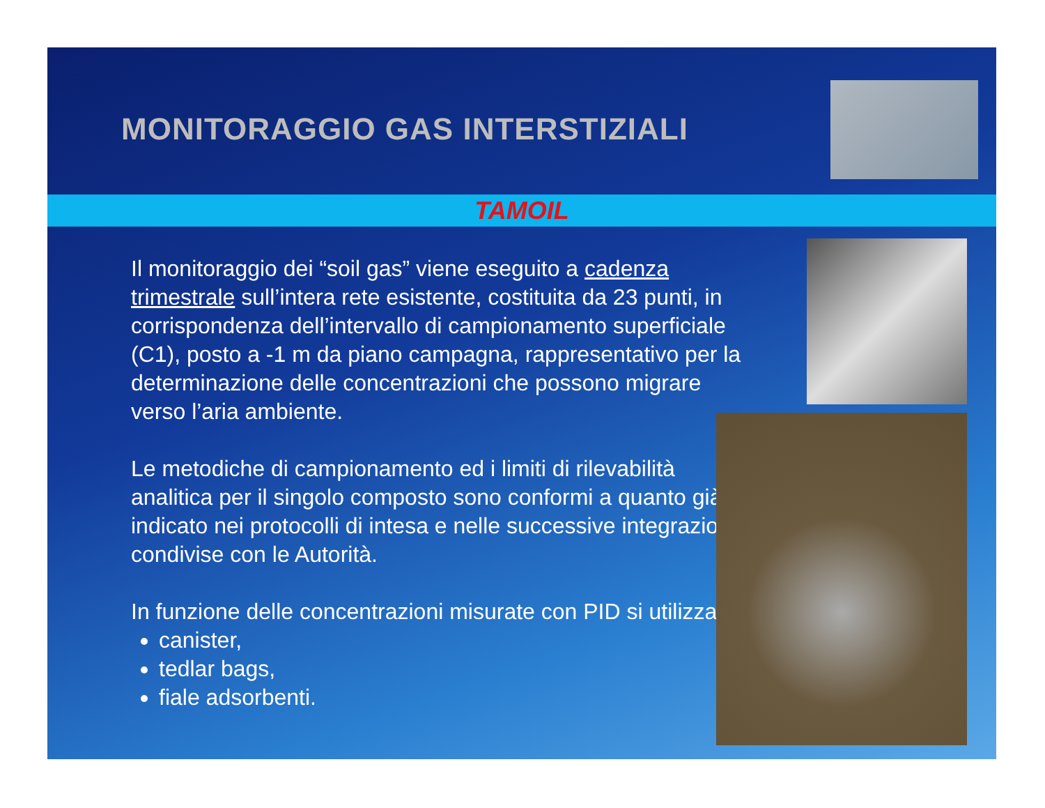MONITORAGGIO GAS INTERSTIZIALI
TAMOIL
Il monitoraggio dei “soil gas” viene eseguito a cadenza trimestrale sull’intera rete esistente, costituita da 23 punti, in corrispondenza dell’intervallo di campionamento superficiale (C1), posto a -1 m da piano campagna, rappresentativo per la determinazione delle concentrazioni che possono migrare verso l’aria ambiente.
Le metodiche di campionamento ed i limiti di rilevabilità analitica per il singolo composto sono conformi a quanto già indicato nei protocolli di intesa e nelle successive integrazioni condivise con le Autorità.
In funzione delle concentrazioni misurate con PID si utilizzano:
canister,
tedlar bags,
fiale adsorbenti.